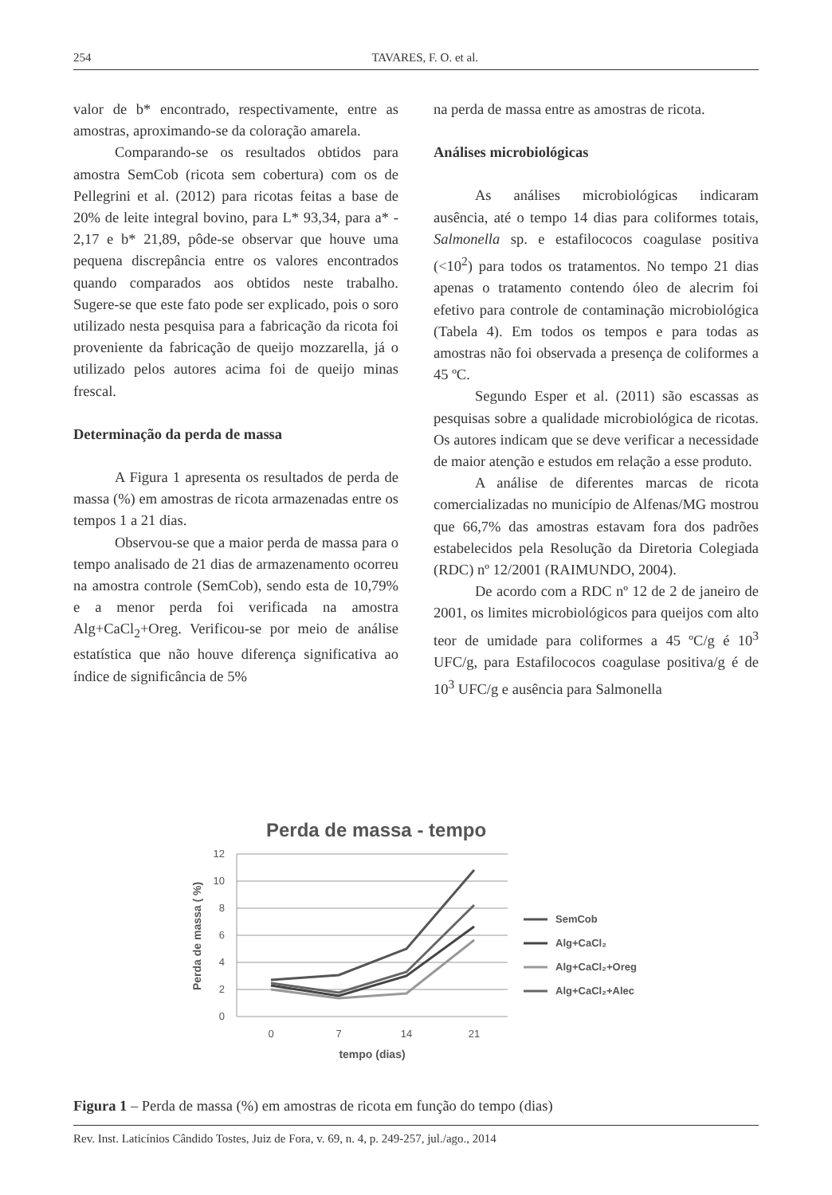254 TAVARES, F. O. et al.
valor de b* encontrado, respectivamente, entre as amostras, aproximando-se da coloração amarela.
Comparando-se os resultados obtidos para amostra SemCob (ricota sem cobertura) com os de Pellegrini et al. (2012) para ricotas feitas a base de 20% de leite integral bovino, para L* 93,34, para a* - 2,17 e b* 21,89, pôde-se observar que houve uma pequena discrepância entre os valores encontrados quando comparados aos obtidos neste trabalho. Sugere-se que este fato pode ser explicado, pois o soro utilizado nesta pesquisa para a fabricação da ricota foi proveniente da fabricação de queijo mozzarella, já o utilizado pelos autores acima foi de queijo minas frescal.
Determinação da perda de massa
A Figura 1 apresenta os resultados de perda de massa (%) em amostras de ricota armazenadas entre os tempos 1 a 21 dias.
Observou-se que a maior perda de massa para o tempo analisado de 21 dias de armazenamento ocorreu na amostra controle (SemCob), sendo esta de 10,79% e a menor perda foi verificada na amostra Alg+CaCl<sub>2</sub>+Oreg. Verificou-se por meio de análise estatística que não houve diferença significativa ao índice de significância de 5%
na perda de massa entre as amostras de ricota.
Análises microbiológicas
As análises microbiológicas indicaram ausência, até o tempo 14 dias para coliformes totais, Salmonella sp. e estafilococos coagulase positiva (<10<sup>2</sup>) para todos os tratamentos. No tempo 21 dias apenas o tratamento contendo óleo de alecrim foi efetivo para controle de contaminação microbiológica (Tabela 4). Em todos os tempos e para todas as amostras não foi observada a presença de coliformes a 45 ºC.
Segundo Esper et al. (2011) são escassas as pesquisas sobre a qualidade microbiológica de ricotas. Os autores indicam que se deve verificar a necessidade de maior atenção e estudos em relação a esse produto.
A análise de diferentes marcas de ricota comercializadas no município de Alfenas/MG mostrou que 66,7% das amostras estavam fora dos padrões estabelecidos pela Resolução da Diretoria Colegiada (RDC) nº 12/2001 (RAIMUNDO, 2004).
De acordo com a RDC nº 12 de 2 de janeiro de 2001, os limites microbiológicos para queijos com alto teor de umidade para coliformes a 45 ºC/g é 10<sup>3</sup> UFC/g, para Estafilococos coagulase positiva/g é de 10<sup>3</sup> UFC/g e ausência para Salmonella
Perda de massa - tempo
12
10
8
6
4
2
0
0
7
14
21
tempo (dias)
Perda de massa ( %)
SemCob
Alg+CaCl₂
Alg+CaCl₂+Oreg
Alg+CaCl₂+Alec
Figura 1 – Perda de massa (%) em amostras de ricota em função do tempo (dias)
Rev. Inst. Laticínios Cândido Tostes, Juiz de Fora, v. 69, n. 4, p. 249-257, jul./ago., 2014